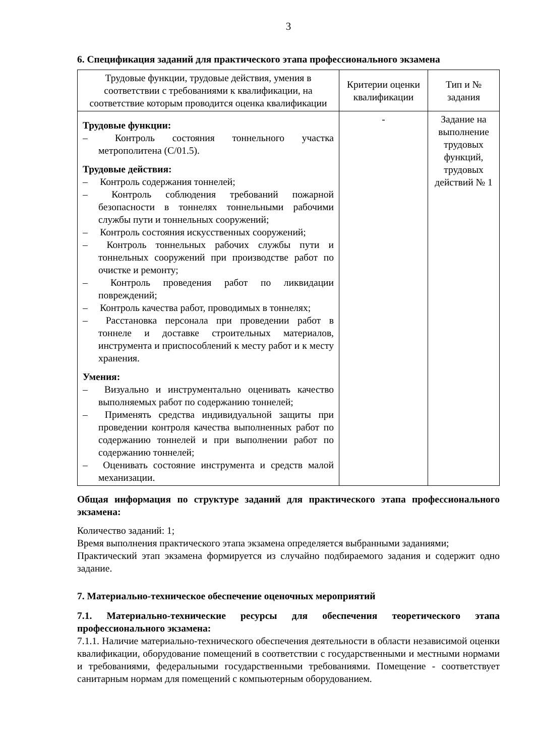3
6. Спецификация заданий для практического этапа профессионального экзамена
| Трудовые функции, трудовые действия, умения в соответствии с требованиями к квалификации, на соответствие которым проводится оценка квалификации | Критерии оценки квалификации | Тип и № задания |
| --- | --- | --- |
| Трудовые функции: – Контроль состояния тоннельного участка метрополитена (С/01.5). Трудовые действия: – Контроль содержания тоннелей; – Контроль соблюдения требований пожарной безопасности в тоннелях тоннельными рабочими службы пути и тоннельных сооружений; – Контроль состояния искусственных сооружений; – Контроль тоннельных рабочих службы пути и тоннельных сооружений при производстве работ по очистке и ремонту; – Контроль проведения работ по ликвидации повреждений; – Контроль качества работ, проводимых в тоннелях; – Расстановка персонала при проведении работ в тоннеле и доставке строительных материалов, инструмента и приспособлений к месту работ и к месту хранения. Умения: – Визуально и инструментально оценивать качество выполняемых работ по содержанию тоннелей; – Применять средства индивидуальной защиты при проведении контроля качества выполненных работ по содержанию тоннелей и при выполнении работ по содержанию тоннелей; – Оценивать состояние инструмента и средств малой механизации. | - | Задание на выполнение трудовых функций, трудовых действий № 1 |
Общая информация по структуре заданий для практического этапа профессионального экзамена:
Количество заданий: 1;
Время выполнения практического этапа экзамена определяется выбранными заданиями;
Практический этап экзамена формируется из случайно подбираемого задания и содержит одно задание.
7. Материально-техническое обеспечение оценочных мероприятий
7.1. Материально-технические ресурсы для обеспечения теоретического этапа профессионального экзамена:
7.1.1. Наличие материально-технического обеспечения деятельности в области независимой оценки квалификации, оборудование помещений в соответствии с государственными и местными нормами и требованиями, федеральными государственными требованиями. Помещение - соответствует санитарным нормам для помещений с компьютерным оборудованием.